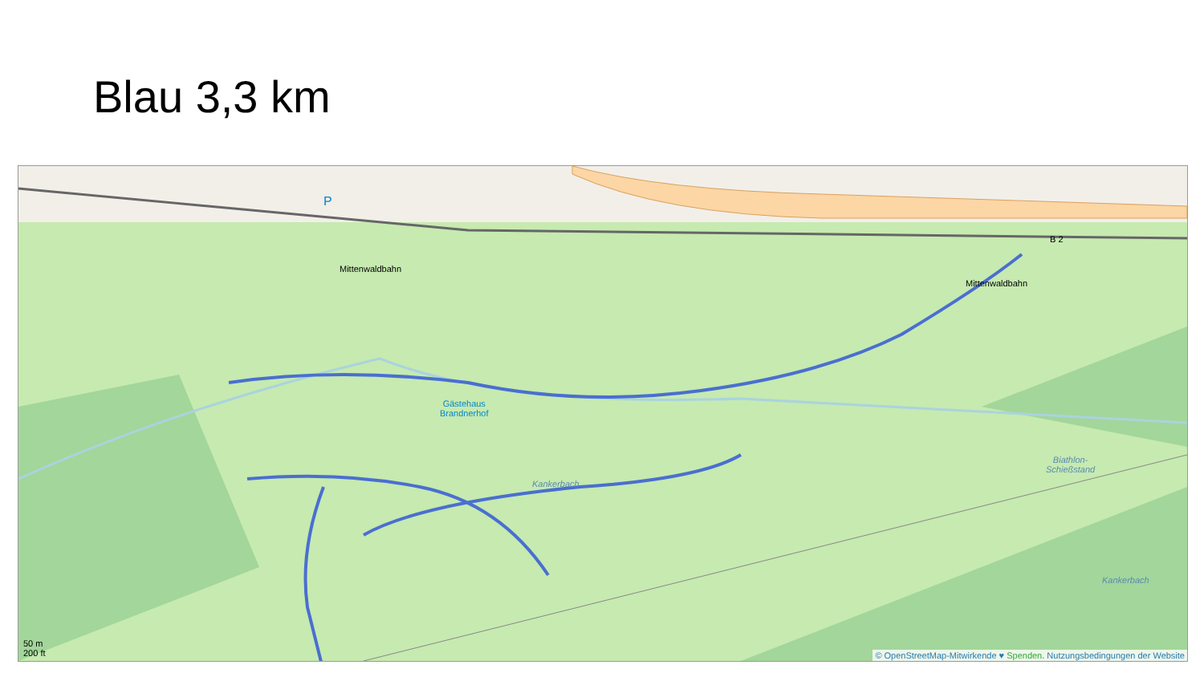Blau 3,3 km
P
Mittenwaldbahn
Mittenwaldbahn
B 2
Gästehaus
Brandnerhof
Kankerbach
Biathlon-
Schießstand
Kankerbach
50 m
200 ft
© OpenStreetMap-Mitwirkende ♥ Spenden. Nutzungsbedingungen der Website